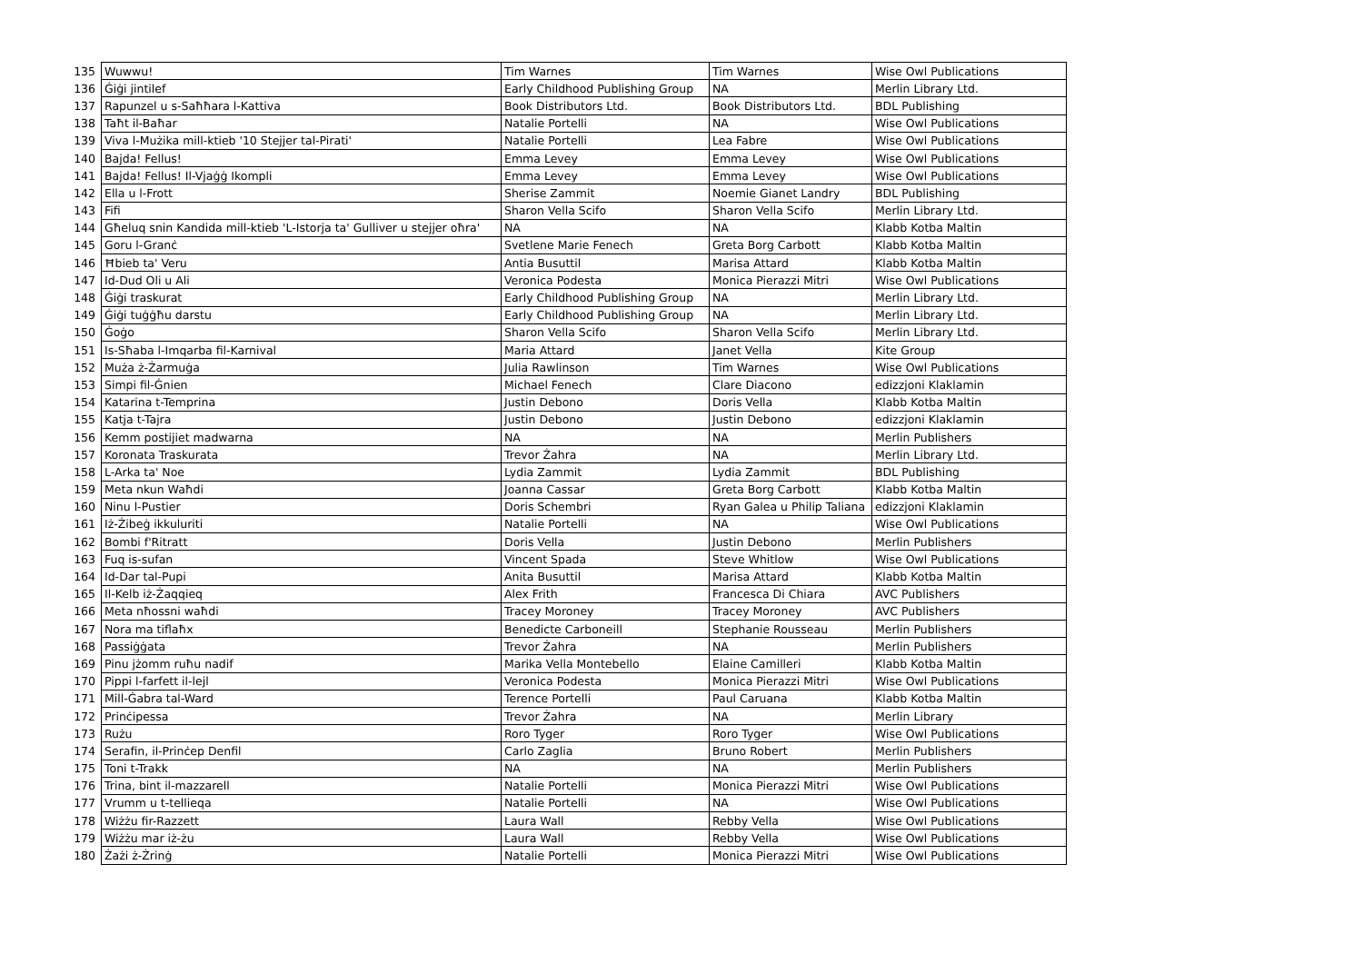| 135 | Wuwwu! | Tim Warnes | Tim Warnes | Wise Owl Publications |
| 136 | Ġiġi jintilef | Early Childhood Publishing Group | NA | Merlin Library Ltd. |
| 137 | Rapunzel u s-Saħħara l-Kattiva | Book Distributors Ltd. | Book Distributors Ltd. | BDL Publishing |
| 138 | Taħt il-Baħar | Natalie Portelli | NA | Wise Owl Publications |
| 139 | Viva l-Mużika mill-ktieb '10 Stejjer tal-Pirati' | Natalie Portelli | Lea Fabre | Wise Owl Publications |
| 140 | Bajda! Fellus! | Emma Levey | Emma Levey | Wise Owl Publications |
| 141 | Bajda! Fellus! Il-Vjaġġ Ikompli | Emma Levey | Emma Levey | Wise Owl Publications |
| 142 | Ella u l-Frott | Sherise Zammit | Noemie Gianet Landry | BDL Publishing |
| 143 | Fifi | Sharon Vella Scifo | Sharon Vella Scifo | Merlin Library Ltd. |
| 144 | Għeluq snin Kandida mill-ktieb 'L-Istorja ta' Gulliver u stejjer oħra' | NA | NA | Klabb Kotba Maltin |
| 145 | Goru l-Granċ | Svetlene Marie Fenech | Greta Borg Carbott | Klabb Kotba Maltin |
| 146 | Ħbieb ta' Veru | Antia Busuttil | Marisa Attard | Klabb Kotba Maltin |
| 147 | Id-Dud Oli u Ali | Veronica Podesta | Monica Pierazzi Mitri | Wise Owl Publications |
| 148 | Ġiġi traskurat | Early Childhood Publishing Group | NA | Merlin Library Ltd. |
| 149 | Ġiġi tuġġħu darstu | Early Childhood Publishing Group | NA | Merlin Library Ltd. |
| 150 | Ġoġo | Sharon Vella Scifo | Sharon Vella Scifo | Merlin Library Ltd. |
| 151 | Is-Sħaba l-Imqarba fil-Karnival | Maria Attard | Janet Vella | Kite Group |
| 152 | Muża ż-Żarmuġa | Julia Rawlinson | Tim Warnes | Wise Owl Publications |
| 153 | Simpi fil-Ġnien | Michael Fenech | Clare Diacono | edizzjoni Klaklamin |
| 154 | Katarina t-Temprina | Justin Debono | Doris Vella | Klabb Kotba Maltin |
| 155 | Katja t-Tajra | Justin Debono | Justin Debono | edizzjoni Klaklamin |
| 156 | Kemm postijiet madwarna | NA | NA | Merlin Publishers |
| 157 | Koronata Traskurata | Trevor Żahra | NA | Merlin Library Ltd. |
| 158 | L-Arka ta' Noe | Lydia Zammit | Lydia Zammit | BDL Publishing |
| 159 | Meta nkun Waħdi | Joanna Cassar | Greta Borg Carbott | Klabb Kotba Maltin |
| 160 | Ninu l-Pustier | Doris Schembri | Ryan Galea u Philip Taliana | edizzjoni Klaklamin |
| 161 | Iż-Żibeġ ikkuluriti | Natalie Portelli | NA | Wise Owl Publications |
| 162 | Bombi f'Ritratt | Doris Vella | Justin Debono | Merlin Publishers |
| 163 | Fuq is-sufan | Vincent Spada | Steve Whitlow | Wise Owl Publications |
| 164 | Id-Dar tal-Pupi | Anita Busuttil | Marisa Attard | Klabb Kotba Maltin |
| 165 | Il-Kelb iż-Żaqqieq | Alex Frith | Francesca Di Chiara | AVC Publishers |
| 166 | Meta nħossni waħdi | Tracey Moroney | Tracey Moroney | AVC Publishers |
| 167 | Nora ma tiflaħx | Benedicte Carboneill | Stephanie Rousseau | Merlin Publishers |
| 168 | Passiġġata | Trevor Żahra | NA | Merlin Publishers |
| 169 | Pinu jżomm ruħu nadif | Marika Vella Montebello | Elaine Camilleri | Klabb Kotba Maltin |
| 170 | Pippi l-farfett il-lejl | Veronica Podesta | Monica Pierazzi Mitri | Wise Owl Publications |
| 171 | Mill-Ġabra tal-Ward | Terence Portelli | Paul Caruana | Klabb Kotba Maltin |
| 172 | Prinċipessa | Trevor Żahra | NA | Merlin Library |
| 173 | Rużu | Roro Tyger | Roro Tyger | Wise Owl Publications |
| 174 | Serafin, il-Prinċep Denfil | Carlo Zaglia | Bruno Robert | Merlin Publishers |
| 175 | Toni t-Trakk | NA | NA | Merlin Publishers |
| 176 | Trina, bint il-mazzarell | Natalie Portelli | Monica Pierazzi Mitri | Wise Owl Publications |
| 177 | Vrumm u t-tellieqa | Natalie Portelli | NA | Wise Owl Publications |
| 178 | Wiżżu fir-Razzett | Laura Wall | Rebby Vella | Wise Owl Publications |
| 179 | Wiżżu mar iż-żu | Laura Wall | Rebby Vella | Wise Owl Publications |
| 180 | Żażi ż-Żrinġ | Natalie Portelli | Monica Pierazzi Mitri | Wise Owl Publications |